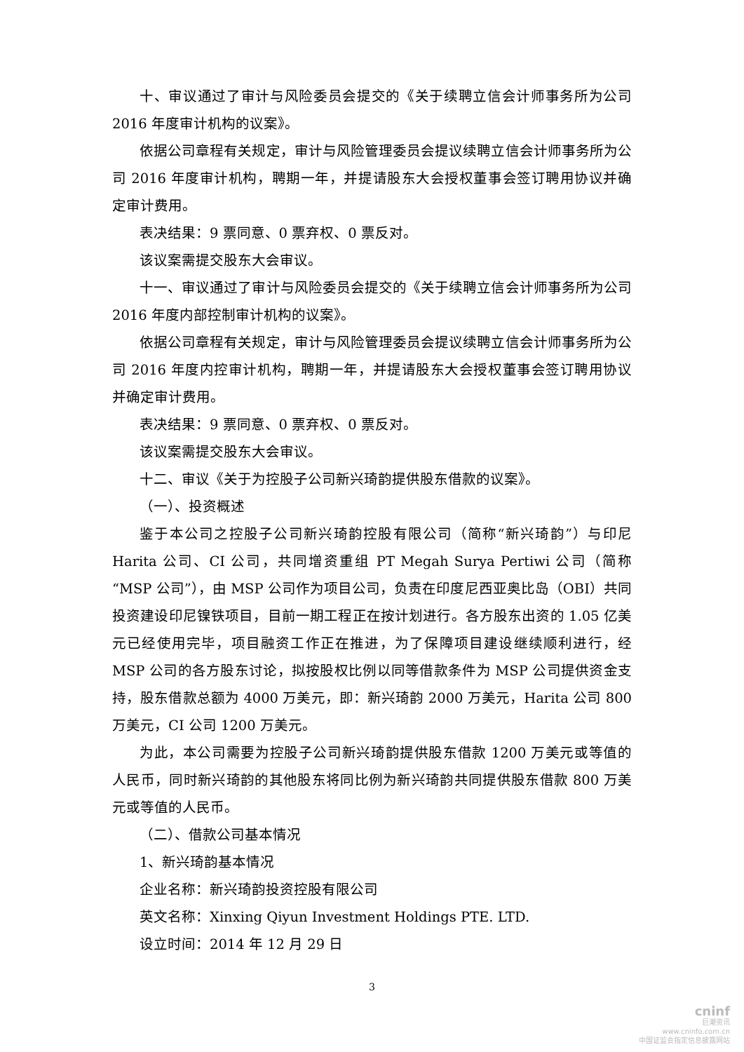十、审议通过了审计与风险委员会提交的《关于续聘立信会计师事务所为公司 2016 年度审计机构的议案》。
依据公司章程有关规定，审计与风险管理委员会提议续聘立信会计师事务所为公司 2016 年度审计机构，聘期一年，并提请股东大会授权董事会签订聘用协议并确定审计费用。
表决结果：9 票同意、0 票弃权、0 票反对。
该议案需提交股东大会审议。
十一、审议通过了审计与风险委员会提交的《关于续聘立信会计师事务所为公司 2016 年度内部控制审计机构的议案》。
依据公司章程有关规定，审计与风险管理委员会提议续聘立信会计师事务所为公司 2016 年度内控审计机构，聘期一年，并提请股东大会授权董事会签订聘用协议并确定审计费用。
表决结果：9 票同意、0 票弃权、0 票反对。
该议案需提交股东大会审议。
十二、审议《关于为控股子公司新兴琦韵提供股东借款的议案》。
（一）、投资概述
鉴于本公司之控股子公司新兴琦韵控股有限公司（简称“新兴琦韵”）与印尼 Harita 公司、CI 公司，共同增资重组 PT Megah Surya Pertiwi 公司（简称“MSP 公司”），由 MSP 公司作为项目公司，负责在印度尼西亚奥比岛（OBI）共同投资建设印尼镍铁项目，目前一期工程正在按计划进行。各方股东出资的 1.05 亿美元已经使用完毕，项目融资工作正在推进，为了保障项目建设继续顺利进行，经 MSP 公司的各方股东讨论，拟按股权比例以同等借款条件为 MSP 公司提供资金支持，股东借款总额为 4000 万美元，即：新兴琦韵 2000 万美元，Harita 公司 800 万美元，CI 公司 1200 万美元。
为此，本公司需要为控股子公司新兴琦韵提供股东借款 1200 万美元或等值的人民币，同时新兴琦韵的其他股东将同比例为新兴琦韵共同提供股东借款 800 万美元或等值的人民币。
（二）、借款公司基本情况
1、新兴琦韵基本情况
企业名称：新兴琦韵投资控股有限公司
英文名称：Xinxing Qiyun Investment Holdings PTE. LTD.
设立时间：2014 年 12 月 29 日
3
cninf
巨潮资讯
www.cninfo.com.cn
中国证监会指定信息披露网站